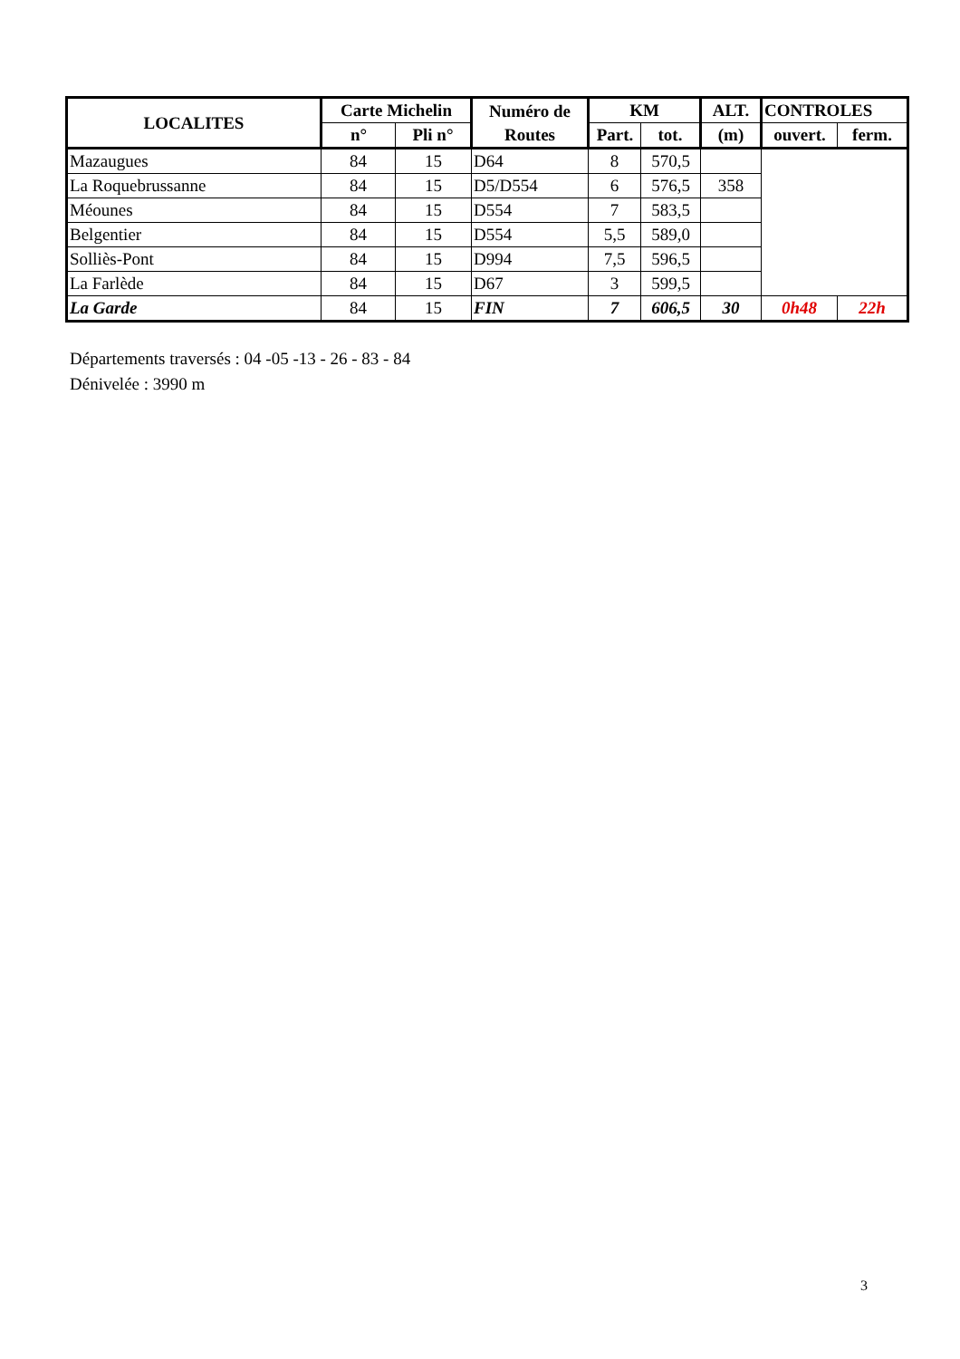| LOCALITES | Carte Michelin | | Numéro de Routes | KM | | ALT. | CONTROLES | |
| --- | --- | --- | --- | --- | --- | --- | --- | --- |
| | n° | Pli n° | | Part. | tot. | (m) | ouvert. | ferm. |
| Mazaugues | 84 | 15 | D64 | 8 | 570,5 | | | |
| La Roquebrussanne | 84 | 15 | D5/D554 | 6 | 576,5 | 358 | | |
| Méounes | 84 | 15 | D554 | 7 | 583,5 | | | |
| Belgentier | 84 | 15 | D554 | 5,5 | 589,0 | | | |
| Solliès-Pont | 84 | 15 | D994 | 7,5 | 596,5 | | | |
| La Farlède | 84 | 15 | D67 | 3 | 599,5 | | | |
| La Garde | 84 | 15 | FIN | 7 | 606,5 | 30 | 0h48 | 22h |
Départements traversés : 04 -05 -13 - 26 - 83 - 84
Dénivelée : 3990 m
3